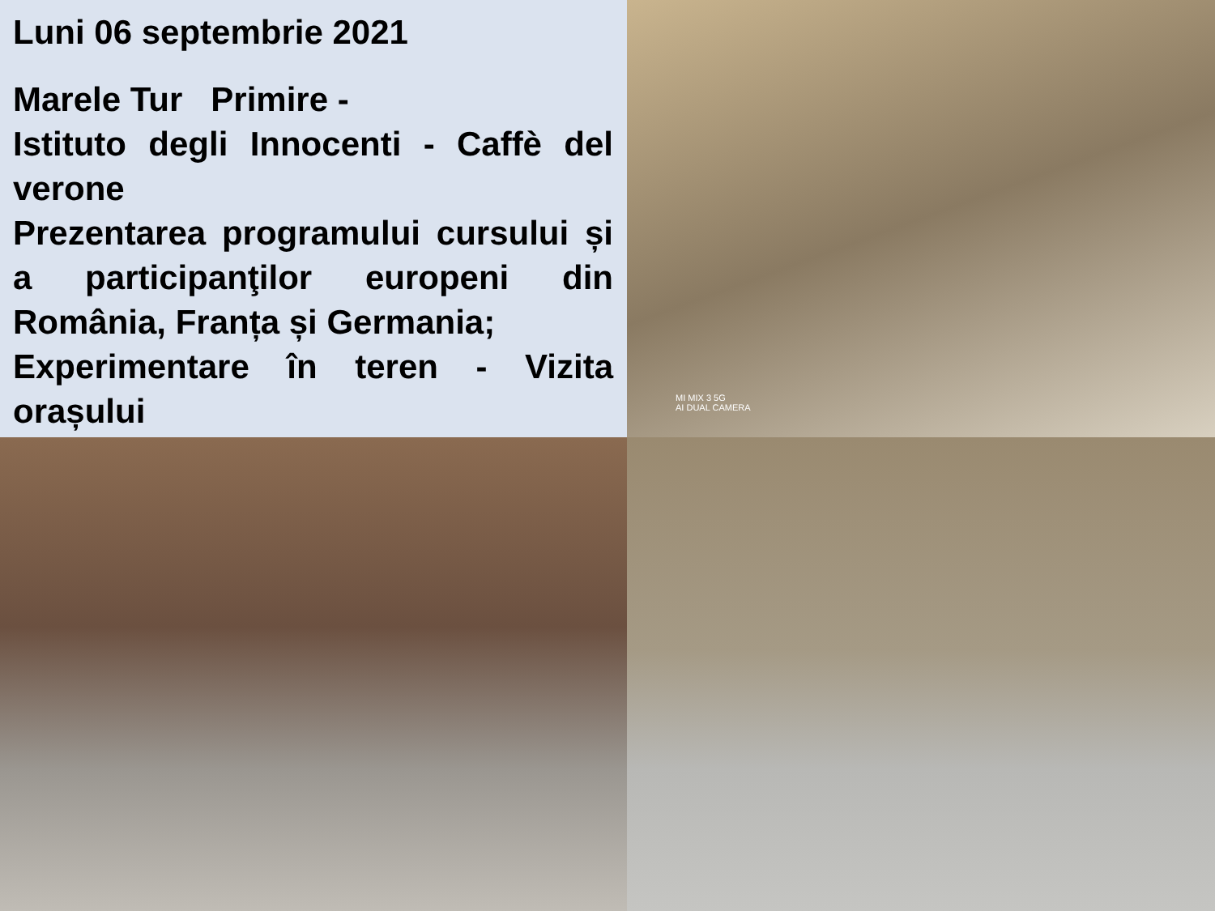Luni 06 septembrie 2021
Marele Tur Primire -
Istituto degli Innocenti - Caffè del verone
Prezentarea programului cursului și a participanţilor europeni din România, Franța și Germania;
Experimentare în teren - Vizita orașului
MI MIX 3 5G
AI DUAL CAMERA